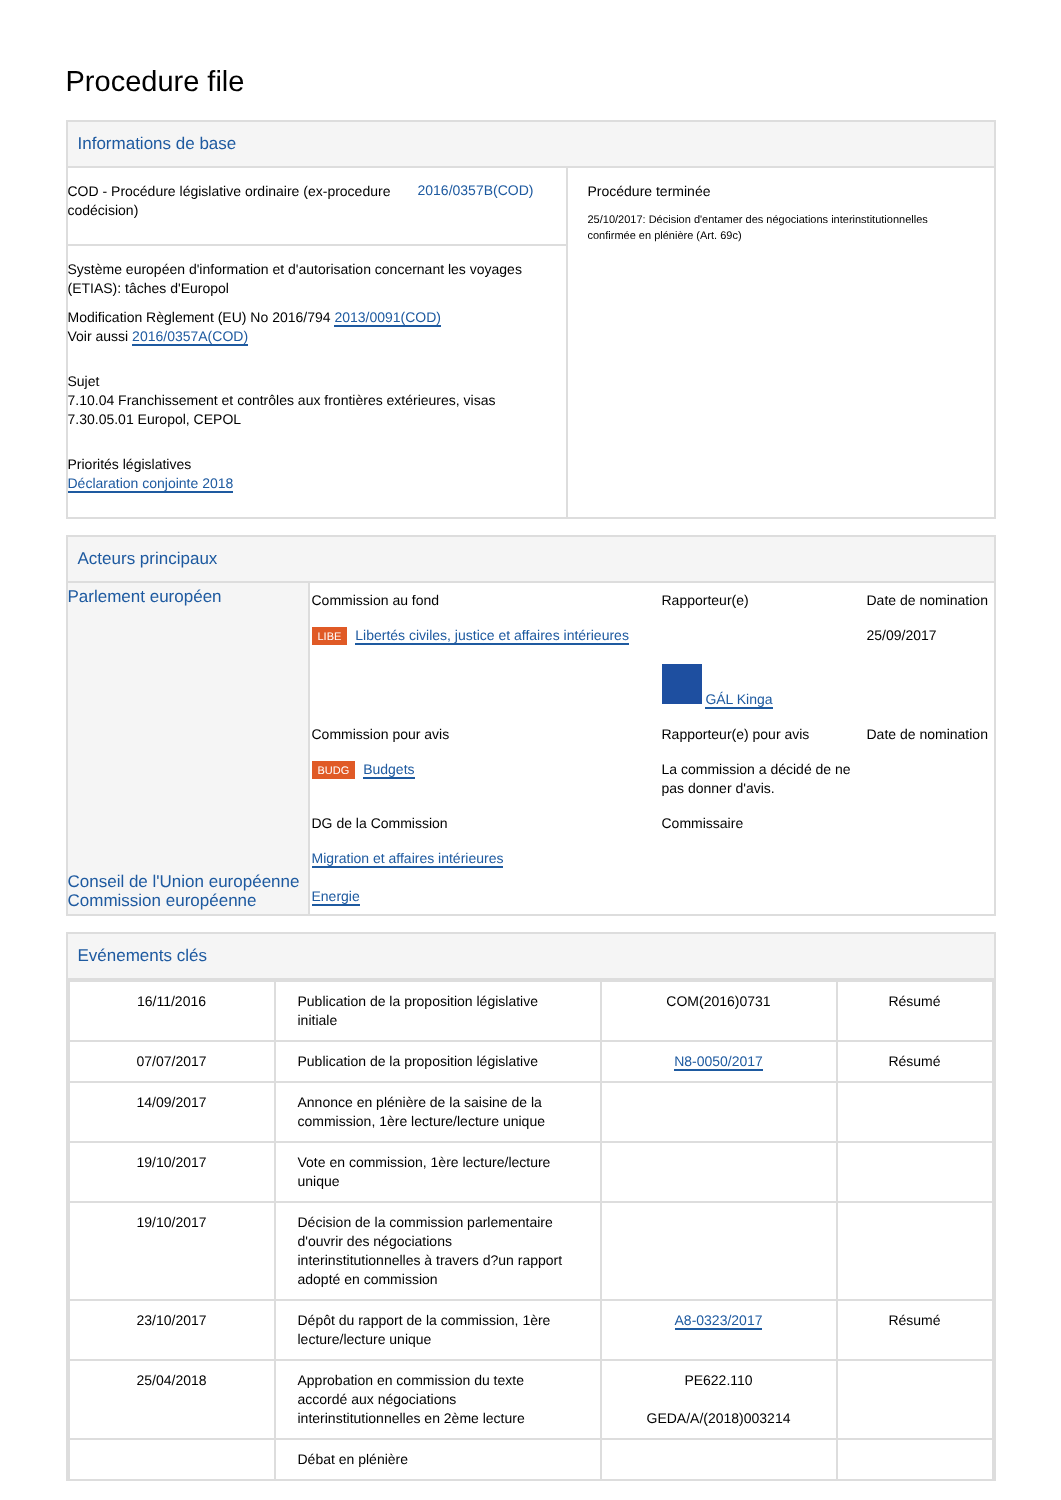Procedure file
Informations de base
COD - Procédure législative ordinaire (ex-procedure codécision)
2016/0357B(COD)
Système européen d'information et d'autorisation concernant les voyages (ETIAS): tâches d'Europol
Modification Règlement (EU) No 2016/794 2013/0091(COD)
Voir aussi 2016/0357A(COD)
Sujet
7.10.04 Franchissement et contrôles aux frontières extérieures, visas
7.30.05.01 Europol, CEPOL
Priorités législatives
Déclaration conjointe 2018
Procédure terminée
25/10/2017: Décision d'entamer des négociations interinstitutionnelles confirmée en plénière (Art. 69c)
Acteurs principaux
| Parlement européen Conseil de l'Union européenne Commission européenne | Commission au fond | Rapporteur(e) | Date de nomination |
| | LIBE Libertés civiles, justice et affaires intérieures | GÁL Kinga | 25/09/2017 |
| | Commission pour avis | Rapporteur(e) pour avis | Date de nomination |
| | BUDG Budgets | La commission a décidé de ne pas donner d'avis. | |
| | DG de la Commission | Commissaire | |
| | Migration et affaires intérieures Energie | | |
Evénements clés
| 16/11/2016 | Publication de la proposition législative initiale | COM(2016)0731 | Résumé |
| 07/07/2017 | Publication de la proposition législative | N8-0050/2017 | Résumé |
| 14/09/2017 | Annonce en plénière de la saisine de la commission, 1ère lecture/lecture unique | | |
| 19/10/2017 | Vote en commission, 1ère lecture/lecture unique | | |
| 19/10/2017 | Décision de la commission parlementaire d'ouvrir des négociations interinstitutionnelles à travers d?un rapport adopté en commission | | |
| 23/10/2017 | Dépôt du rapport de la commission, 1ère lecture/lecture unique | A8-0323/2017 | Résumé |
| 25/04/2018 | Approbation en commission du texte accordé aux négociations interinstitutionnelles en 2ème lecture | PE622.110 GEDA/A/(2018)003214 | |
| | Débat en plénière | | |